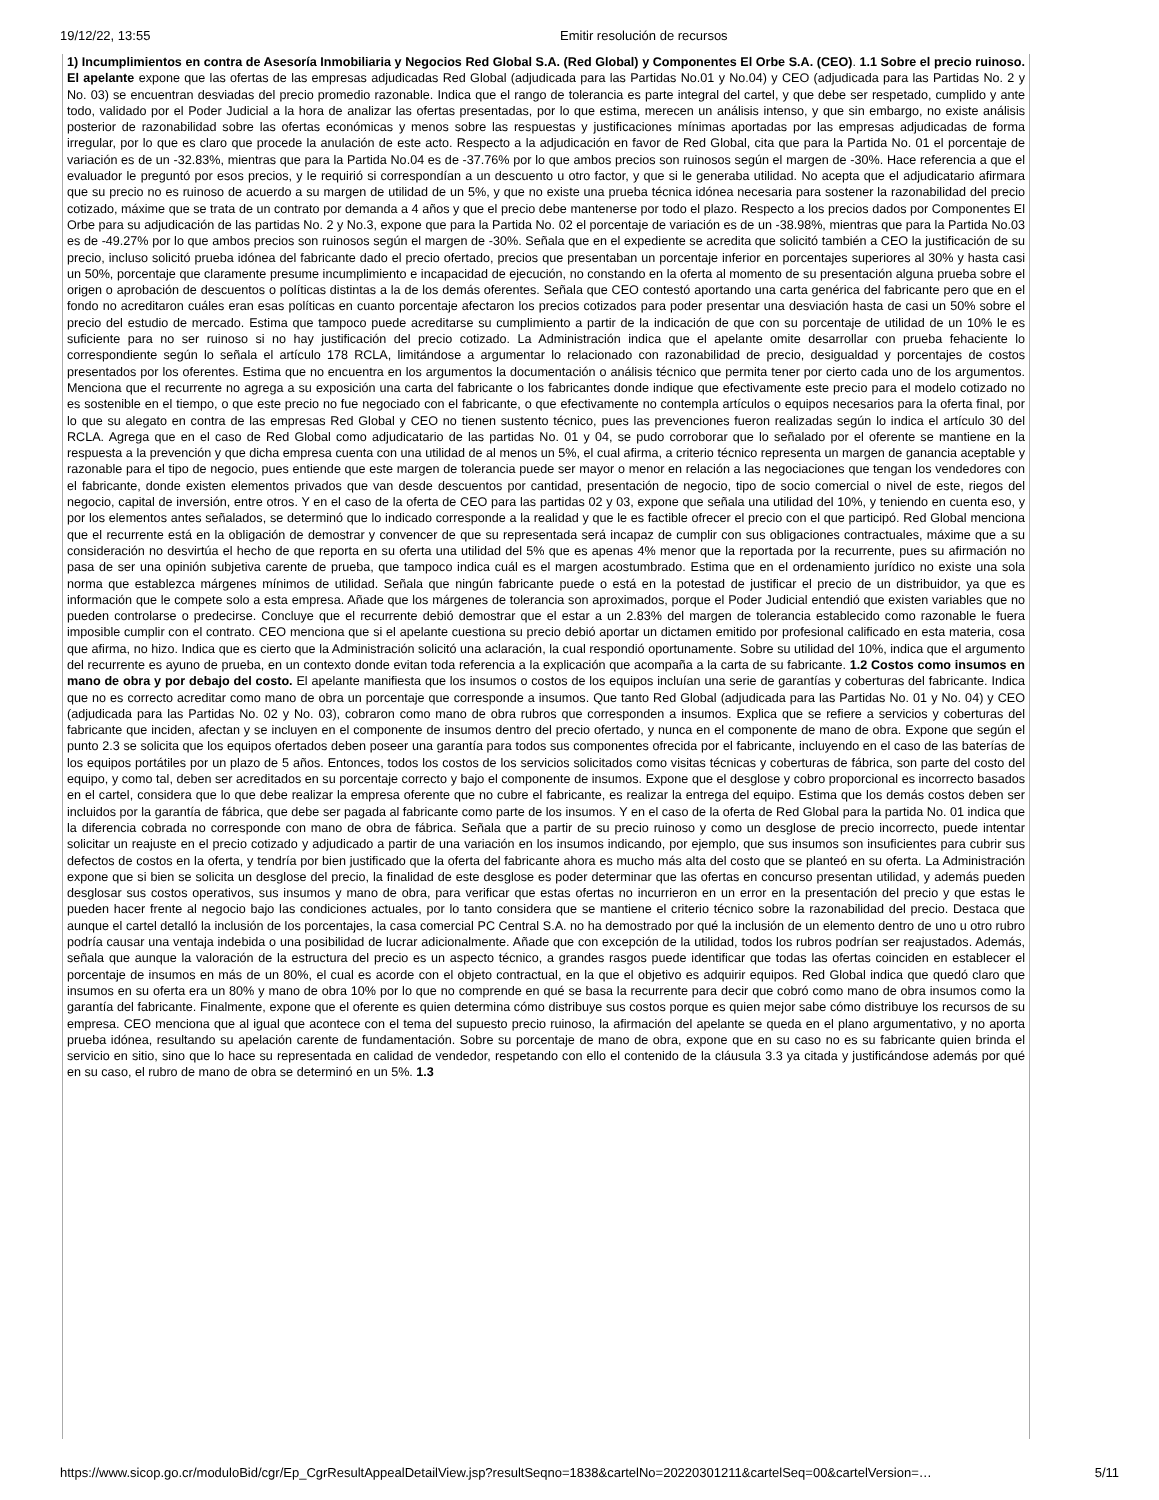19/12/22, 13:55 Emitir resolución de recursos
1) Incumplimientos en contra de Asesoría Inmobiliaria y Negocios Red Global S.A. (Red Global) y Componentes El Orbe S.A. (CEO). 1.1 Sobre el precio ruinoso. El apelante expone que las ofertas de las empresas adjudicadas Red Global (adjudicada para las Partidas No.01 y No.04) y CEO (adjudicada para las Partidas No. 2 y No. 03) se encuentran desviadas del precio promedio razonable. Indica que el rango de tolerancia es parte integral del cartel, y que debe ser respetado, cumplido y ante todo, validado por el Poder Judicial a la hora de analizar las ofertas presentadas, por lo que estima, merecen un análisis intenso, y que sin embargo, no existe análisis posterior de razonabilidad sobre las ofertas económicas y menos sobre las respuestas y justificaciones mínimas aportadas por las empresas adjudicadas de forma irregular, por lo que es claro que procede la anulación de este acto. Respecto a la adjudicación en favor de Red Global, cita que para la Partida No. 01 el porcentaje de variación es de un -32.83%, mientras que para la Partida No.04 es de -37.76% por lo que ambos precios son ruinosos según el margen de -30%. Hace referencia a que el evaluador le preguntó por esos precios, y le requirió si correspondían a un descuento u otro factor, y que si le generaba utilidad. No acepta que el adjudicatario afirmara que su precio no es ruinoso de acuerdo a su margen de utilidad de un 5%, y que no existe una prueba técnica idónea necesaria para sostener la razonabilidad del precio cotizado, máxime que se trata de un contrato por demanda a 4 años y que el precio debe mantenerse por todo el plazo. Respecto a los precios dados por Componentes El Orbe para su adjudicación de las partidas No. 2 y No.3, expone que para la Partida No. 02 el porcentaje de variación es de un -38.98%, mientras que para la Partida No.03 es de -49.27% por lo que ambos precios son ruinosos según el margen de -30%. Señala que en el expediente se acredita que solicitó también a CEO la justificación de su precio, incluso solicitó prueba idónea del fabricante dado el precio ofertado, precios que presentaban un porcentaje inferior en porcentajes superiores al 30% y hasta casi un 50%, porcentaje que claramente presume incumplimiento e incapacidad de ejecución, no constando en la oferta al momento de su presentación alguna prueba sobre el origen o aprobación de descuentos o políticas distintas a la de los demás oferentes. Señala que CEO contestó aportando una carta genérica del fabricante pero que en el fondo no acreditaron cuáles eran esas políticas en cuanto porcentaje afectaron los precios cotizados para poder presentar una desviación hasta de casi un 50% sobre el precio del estudio de mercado. Estima que tampoco puede acreditarse su cumplimiento a partir de la indicación de que con su porcentaje de utilidad de un 10% le es suficiente para no ser ruinoso si no hay justificación del precio cotizado. La Administración indica que el apelante omite desarrollar con prueba fehaciente lo correspondiente según lo señala el artículo 178 RCLA, limitándose a argumentar lo relacionado con razonabilidad de precio, desigualdad y porcentajes de costos presentados por los oferentes. Estima que no encuentra en los argumentos la documentación o análisis técnico que permita tener por cierto cada uno de los argumentos. Menciona que el recurrente no agrega a su exposición una carta del fabricante o los fabricantes donde indique que efectivamente este precio para el modelo cotizado no es sostenible en el tiempo, o que este precio no fue negociado con el fabricante, o que efectivamente no contempla artículos o equipos necesarios para la oferta final, por lo que su alegato en contra de las empresas Red Global y CEO no tienen sustento técnico, pues las prevenciones fueron realizadas según lo indica el artículo 30 del RCLA. Agrega que en el caso de Red Global como adjudicatario de las partidas No. 01 y 04, se pudo corroborar que lo señalado por el oferente se mantiene en la respuesta a la prevención y que dicha empresa cuenta con una utilidad de al menos un 5%, el cual afirma, a criterio técnico representa un margen de ganancia aceptable y razonable para el tipo de negocio, pues entiende que este margen de tolerancia puede ser mayor o menor en relación a las negociaciones que tengan los vendedores con el fabricante, donde existen elementos privados que van desde descuentos por cantidad, presentación de negocio, tipo de socio comercial o nivel de este, riegos del negocio, capital de inversión, entre otros. Y en el caso de la oferta de CEO para las partidas 02 y 03, expone que señala una utilidad del 10%, y teniendo en cuenta eso, y por los elementos antes señalados, se determinó que lo indicado corresponde a la realidad y que le es factible ofrecer el precio con el que participó. Red Global menciona que el recurrente está en la obligación de demostrar y convencer de que su representada será incapaz de cumplir con sus obligaciones contractuales, máxime que a su consideración no desvirtúa el hecho de que reporta en su oferta una utilidad del 5% que es apenas 4% menor que la reportada por la recurrente, pues su afirmación no pasa de ser una opinión subjetiva carente de prueba, que tampoco indica cuál es el margen acostumbrado. Estima que en el ordenamiento jurídico no existe una sola norma que establezca márgenes mínimos de utilidad. Señala que ningún fabricante puede o está en la potestad de justificar el precio de un distribuidor, ya que es información que le compete solo a esta empresa. Añade que los márgenes de tolerancia son aproximados, porque el Poder Judicial entendió que existen variables que no pueden controlarse o predecirse. Concluye que el recurrente debió demostrar que el estar a un 2.83% del margen de tolerancia establecido como razonable le fuera imposible cumplir con el contrato. CEO menciona que si el apelante cuestiona su precio debió aportar un dictamen emitido por profesional calificado en esta materia, cosa que afirma, no hizo. Indica que es cierto que la Administración solicitó una aclaración, la cual respondió oportunamente. Sobre su utilidad del 10%, indica que el argumento del recurrente es ayuno de prueba, en un contexto donde evitan toda referencia a la explicación que acompaña a la carta de su fabricante. 1.2 Costos como insumos en mano de obra y por debajo del costo. El apelante manifiesta que los insumos o costos de los equipos incluían una serie de garantías y coberturas del fabricante. Indica que no es correcto acreditar como mano de obra un porcentaje que corresponde a insumos. Que tanto Red Global (adjudicada para las Partidas No. 01 y No. 04) y CEO (adjudicada para las Partidas No. 02 y No. 03), cobraron como mano de obra rubros que corresponden a insumos. Explica que se refiere a servicios y coberturas del fabricante que inciden, afectan y se incluyen en el componente de insumos dentro del precio ofertado, y nunca en el componente de mano de obra. Expone que según el punto 2.3 se solicita que los equipos ofertados deben poseer una garantía para todos sus componentes ofrecida por el fabricante, incluyendo en el caso de las baterías de los equipos portátiles por un plazo de 5 años. Entonces, todos los costos de los servicios solicitados como visitas técnicas y coberturas de fábrica, son parte del costo del equipo, y como tal, deben ser acreditados en su porcentaje correcto y bajo el componente de insumos. Expone que el desglose y cobro proporcional es incorrecto basados en el cartel, considera que lo que debe realizar la empresa oferente que no cubre el fabricante, es realizar la entrega del equipo. Estima que los demás costos deben ser incluidos por la garantía de fábrica, que debe ser pagada al fabricante como parte de los insumos. Y en el caso de la oferta de Red Global para la partida No. 01 indica que la diferencia cobrada no corresponde con mano de obra de fábrica. Señala que a partir de su precio ruinoso y como un desglose de precio incorrecto, puede intentar solicitar un reajuste en el precio cotizado y adjudicado a partir de una variación en los insumos indicando, por ejemplo, que sus insumos son insuficientes para cubrir sus defectos de costos en la oferta, y tendría por bien justificado que la oferta del fabricante ahora es mucho más alta del costo que se planteó en su oferta. La Administración expone que si bien se solicita un desglose del precio, la finalidad de este desglose es poder determinar que las ofertas en concurso presentan utilidad, y además pueden desglosar sus costos operativos, sus insumos y mano de obra, para verificar que estas ofertas no incurrieron en un error en la presentación del precio y que estas le pueden hacer frente al negocio bajo las condiciones actuales, por lo tanto considera que se mantiene el criterio técnico sobre la razonabilidad del precio. Destaca que aunque el cartel detalló la inclusión de los porcentajes, la casa comercial PC Central S.A. no ha demostrado por qué la inclusión de un elemento dentro de uno u otro rubro podría causar una ventaja indebida o una posibilidad de lucrar adicionalmente. Añade que con excepción de la utilidad, todos los rubros podrían ser reajustados. Además, señala que aunque la valoración de la estructura del precio es un aspecto técnico, a grandes rasgos puede identificar que todas las ofertas coinciden en establecer el porcentaje de insumos en más de un 80%, el cual es acorde con el objeto contractual, en la que el objetivo es adquirir equipos. Red Global indica que quedó claro que insumos en su oferta era un 80% y mano de obra 10% por lo que no comprende en qué se basa la recurrente para decir que cobró como mano de obra insumos como la garantía del fabricante. Finalmente, expone que el oferente es quien determina cómo distribuye sus costos porque es quien mejor sabe cómo distribuye los recursos de su empresa. CEO menciona que al igual que acontece con el tema del supuesto precio ruinoso, la afirmación del apelante se queda en el plano argumentativo, y no aporta prueba idónea, resultando su apelación carente de fundamentación. Sobre su porcentaje de mano de obra, expone que en su caso no es su fabricante quien brinda el servicio en sitio, sino que lo hace su representada en calidad de vendedor, respetando con ello el contenido de la cláusula 3.3 ya citada y justificándose además por qué en su caso, el rubro de mano de obra se determinó en un 5%. 1.3
https://www.sicop.go.cr/moduloBid/cgr/Ep_CgrResultAppealDetailView.jsp?resultSeqno=1838&cartelNo=20220301211&cartelSeq=00&cartelVersion=… 5/11